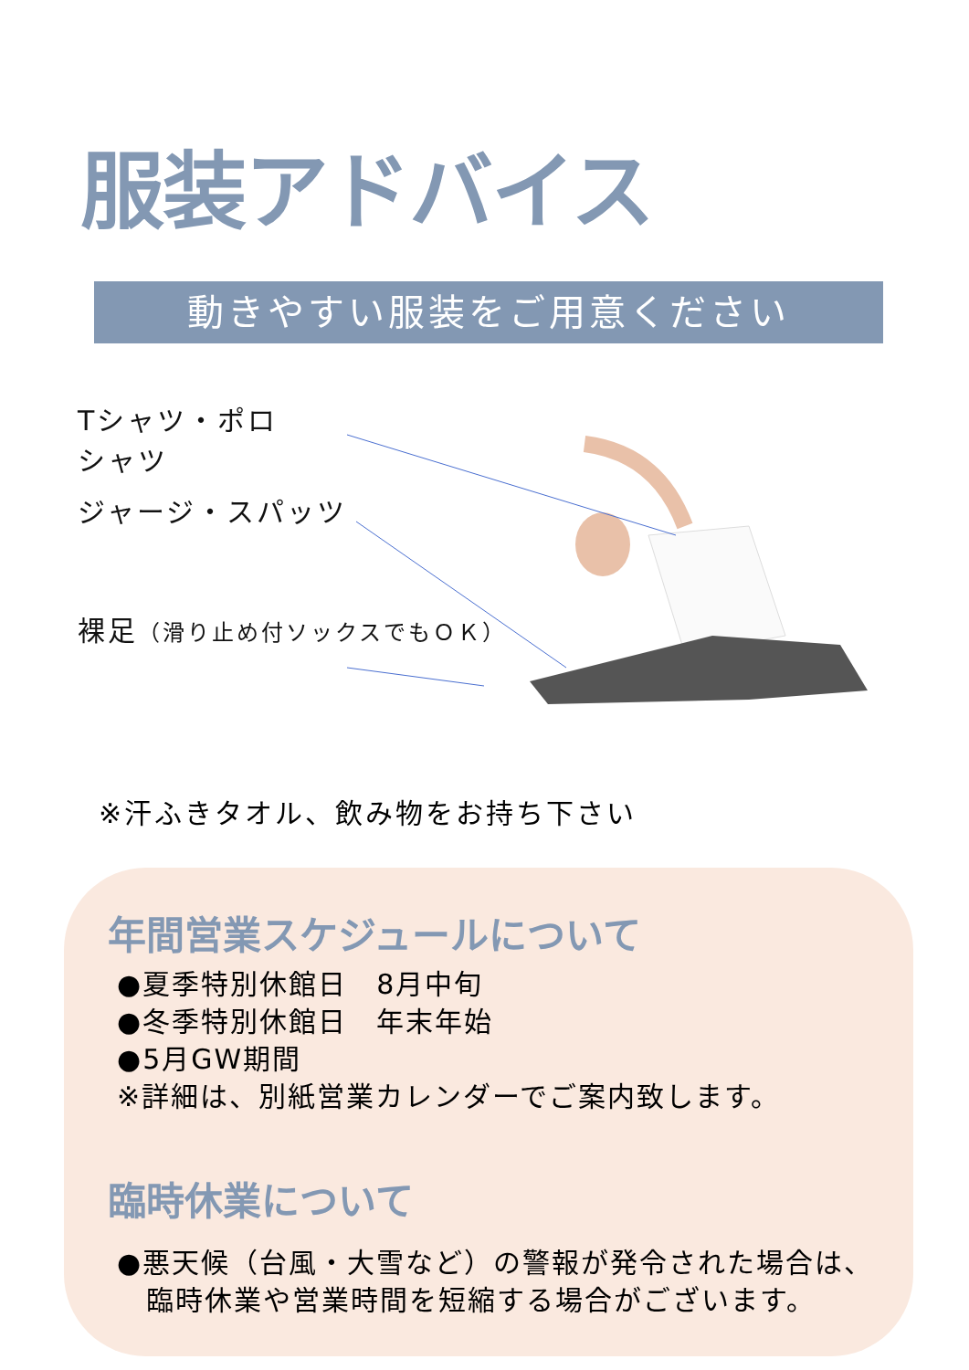服装アドバイス
動きやすい服装をご用意ください
Tシャツ・ポロ
シャツ
ジャージ・スパッツ
裸足（滑り止め付ソックスでもＯＫ）
※汗ふきタオル、飲み物をお持ち下さい
年間営業スケジュールについて
●夏季特別休館日　8月中旬
●冬季特別休館日　年末年始
●5月GW期間
※詳細は、別紙営業カレンダーでご案内致します。
臨時休業について
●悪天候（台風・大雪など）の警報が発令された場合は、
　臨時休業や営業時間を短縮する場合がございます。